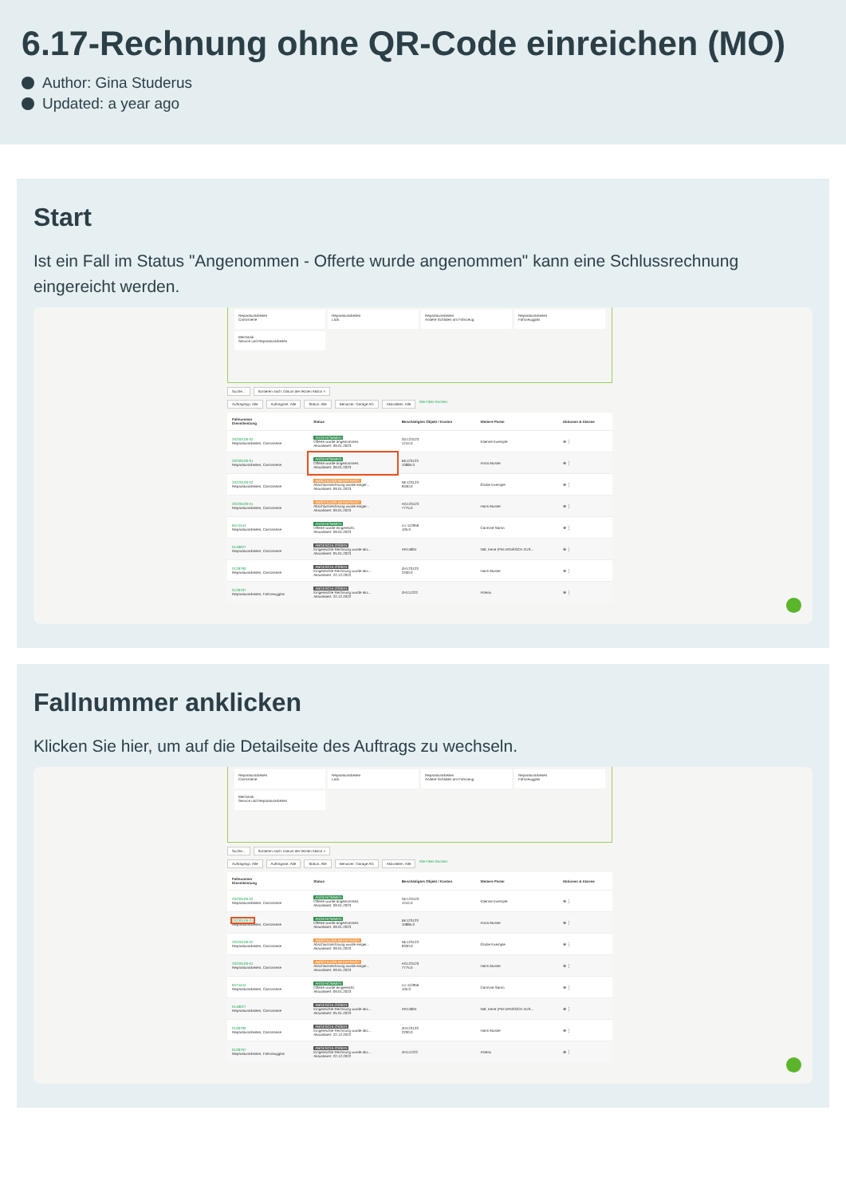6.17-Rechnung ohne QR-Code einreichen (MO)
Author: Gina Studerus
Updated: a year ago
Start
Ist ein Fall im Status "Angenommen - Offerte wurde angenommen" kann eine Schlussrechnung eingereicht werden.
Reparaturarbeiten
Carrosserie
Reparaturarbeiten
Lack
Reparaturarbeiten
Andere Schäden am Fahrzeug
Reparaturarbeiten
Fahrzeugglas
Mechanik
Service und Reparaturarbeiten
Suche... Sortieren nach: Datum der letzten Aktion ×
Auftragstyp: Alle Auftragsart: Alle Status: Alle Benutzer: Garage AG Aktivitäten: Alle Alle Filter löschen
| Fallnummer Dienstleistung | Status | Beschädigtes Objekt / Kosten | Weitere Partei | Aktionen & Alarme |
| --- | --- | --- | --- | --- |
| 20230109-02 Reparaturarbeiten, Carrosserie | ANGENOMMEN Offerte wurde angenommen. Aktualisiert: 09.01.2023 | GE123123 1244.0 | Etienne Exemple | ⊕ ⋮ |
| 20230109-01 Reparaturarbeiten, Carrosserie | ANGENOMMEN Offerte wurde angenommen. Aktualisiert: 09.01.2023 | BE123123 10885.0 | Anna Muster | ⊕ ⋮ |
| 20220109-02 Reparaturarbeiten, Carrosserie | ABSCHLUSS BEANTRAGT Abschlussrechnung wurde einger... Aktualisiert: 09.01.2023 | NE123123 9330.0 | Élodie Exemple | ⊕ ⋮ |
| 20220109-01 Reparaturarbeiten, Carrosserie | ABSCHLUSS BEANTRAGT Abschlussrechnung wurde einger... Aktualisiert: 09.01.2023 | AG123123 7775.0 | Hans Muster | ⊕ ⋮ |
| 6574444 Reparaturarbeiten, Carrosserie | ANGENOMMEN Offerte wurde eingereicht. Aktualisiert: 09.01.2023 | LU 112956 105.0 | Carmine Sarno | ⊕ ⋮ |
| 0148027 Reparaturarbeiten, Carrosserie | ABGESCHLOSSEN Eingereichte Rechnung wurde akz... Aktualisiert: 05.01.2023 | AR14804 | Näf, Irene (PM URNÄSCH ZUS... | ⊕ ⋮ |
| 0128790 Reparaturarbeiten, Carrosserie | ABGESCHLOSSEN Eingereichte Rechnung wurde akz... Aktualisiert: 22.12.2022 | ZH123123 2200.0 | Hans Muster | ⊕ ⋮ |
| 0128797 Reparaturarbeiten, Fahrzeugglas | ABGESCHLOSSEN Eingereichte Rechnung wurde akz... Aktualisiert: 22.12.2022 | ZH111222 | Asterix | ⊕ ⋮ |
Fallnummer anklicken
Klicken Sie hier, um auf die Detailseite des Auftrags zu wechseln.
Reparaturarbeiten
Carrosserie
Reparaturarbeiten
Lack
Reparaturarbeiten
Andere Schäden am Fahrzeug
Reparaturarbeiten
Fahrzeugglas
Mechanik
Service und Reparaturarbeiten
Suche... Sortieren nach: Datum der letzten Aktion ×
Auftragstyp: Alle Auftragsart: Alle Status: Alle Benutzer: Garage AG Aktivitäten: Alle Alle Filter löschen
| Fallnummer Dienstleistung | Status | Beschädigtes Objekt / Kosten | Weitere Partei | Aktionen & Alarme |
| --- | --- | --- | --- | --- |
| 20230109-02 Reparaturarbeiten, Carrosserie | ANGENOMMEN Offerte wurde angenommen. Aktualisiert: 09.01.2023 | GE123123 1244.0 | Etienne Exemple | ⊕ ⋮ |
| 20230109-01 Reparaturarbeiten, Carrosserie | ANGENOMMEN Offerte wurde angenommen. Aktualisiert: 09.01.2023 | BE123123 10885.0 | Anna Muster | ⊕ ⋮ |
| 20220109-02 Reparaturarbeiten, Carrosserie | ABSCHLUSS BEANTRAGT Abschlussrechnung wurde einger... Aktualisiert: 09.01.2023 | NE123123 9330.0 | Élodie Exemple | ⊕ ⋮ |
| 20220109-01 Reparaturarbeiten, Carrosserie | ABSCHLUSS BEANTRAGT Abschlussrechnung wurde einger... Aktualisiert: 09.01.2023 | AG123123 7775.0 | Hans Muster | ⊕ ⋮ |
| 6574444 Reparaturarbeiten, Carrosserie | ANGENOMMEN Offerte wurde eingereicht. Aktualisiert: 09.01.2023 | LU 112956 105.0 | Carmine Sarno | ⊕ ⋮ |
| 0148027 Reparaturarbeiten, Carrosserie | ABGESCHLOSSEN Eingereichte Rechnung wurde akz... Aktualisiert: 05.01.2023 | AR14804 | Näf, Irene (PM URNÄSCH ZUS... | ⊕ ⋮ |
| 0128790 Reparaturarbeiten, Carrosserie | ABGESCHLOSSEN Eingereichte Rechnung wurde akz... Aktualisiert: 22.12.2022 | ZH123123 2200.0 | Hans Muster | ⊕ ⋮ |
| 0128797 Reparaturarbeiten, Fahrzeugglas | ABGESCHLOSSEN Eingereichte Rechnung wurde akz... Aktualisiert: 22.12.2022 | ZH111222 | Asterix | ⊕ ⋮ |